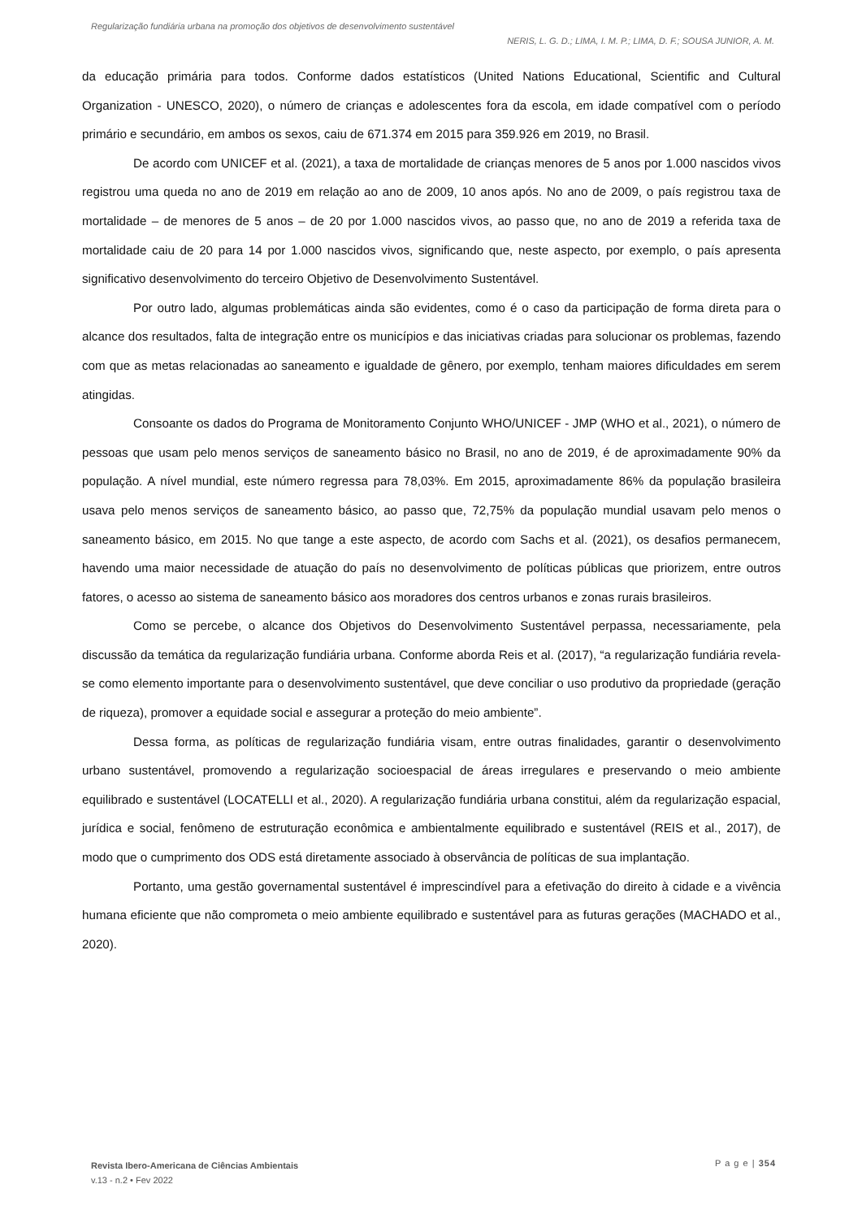Regularização fundiária urbana na promoção dos objetivos de desenvolvimento sustentável
NERIS, L. G. D.; LIMA, I. M. P.; LIMA, D. F.; SOUSA JUNIOR, A. M.
da educação primária para todos. Conforme dados estatísticos (United Nations Educational, Scientific and Cultural Organization - UNESCO, 2020), o número de crianças e adolescentes fora da escola, em idade compatível com o período primário e secundário, em ambos os sexos, caiu de 671.374 em 2015 para 359.926 em 2019, no Brasil.
De acordo com UNICEF et al. (2021), a taxa de mortalidade de crianças menores de 5 anos por 1.000 nascidos vivos registrou uma queda no ano de 2019 em relação ao ano de 2009, 10 anos após. No ano de 2009, o país registrou taxa de mortalidade – de menores de 5 anos – de 20 por 1.000 nascidos vivos, ao passo que, no ano de 2019 a referida taxa de mortalidade caiu de 20 para 14 por 1.000 nascidos vivos, significando que, neste aspecto, por exemplo, o país apresenta significativo desenvolvimento do terceiro Objetivo de Desenvolvimento Sustentável.
Por outro lado, algumas problemáticas ainda são evidentes, como é o caso da participação de forma direta para o alcance dos resultados, falta de integração entre os municípios e das iniciativas criadas para solucionar os problemas, fazendo com que as metas relacionadas ao saneamento e igualdade de gênero, por exemplo, tenham maiores dificuldades em serem atingidas.
Consoante os dados do Programa de Monitoramento Conjunto WHO/UNICEF - JMP (WHO et al., 2021), o número de pessoas que usam pelo menos serviços de saneamento básico no Brasil, no ano de 2019, é de aproximadamente 90% da população. A nível mundial, este número regressa para 78,03%. Em 2015, aproximadamente 86% da população brasileira usava pelo menos serviços de saneamento básico, ao passo que, 72,75% da população mundial usavam pelo menos o saneamento básico, em 2015. No que tange a este aspecto, de acordo com Sachs et al. (2021), os desafios permanecem, havendo uma maior necessidade de atuação do país no desenvolvimento de políticas públicas que priorizem, entre outros fatores, o acesso ao sistema de saneamento básico aos moradores dos centros urbanos e zonas rurais brasileiros.
Como se percebe, o alcance dos Objetivos do Desenvolvimento Sustentável perpassa, necessariamente, pela discussão da temática da regularização fundiária urbana. Conforme aborda Reis et al. (2017), “a regularização fundiária revela-se como elemento importante para o desenvolvimento sustentável, que deve conciliar o uso produtivo da propriedade (geração de riqueza), promover a equidade social e assegurar a proteção do meio ambiente”.
Dessa forma, as políticas de regularização fundiária visam, entre outras finalidades, garantir o desenvolvimento urbano sustentável, promovendo a regularização socioespacial de áreas irregulares e preservando o meio ambiente equilibrado e sustentável (LOCATELLI et al., 2020). A regularização fundiária urbana constitui, além da regularização espacial, jurídica e social, fenômeno de estruturação econômica e ambientalmente equilibrado e sustentável (REIS et al., 2017), de modo que o cumprimento dos ODS está diretamente associado à observância de políticas de sua implantação.
Portanto, uma gestão governamental sustentável é imprescindível para a efetivação do direito à cidade e a vivência humana eficiente que não comprometa o meio ambiente equilibrado e sustentável para as futuras gerações (MACHADO et al., 2020).
Revista Ibero-Americana de Ciências Ambientais
v.13 - n.2 • Fev 2022
P a g e | 354